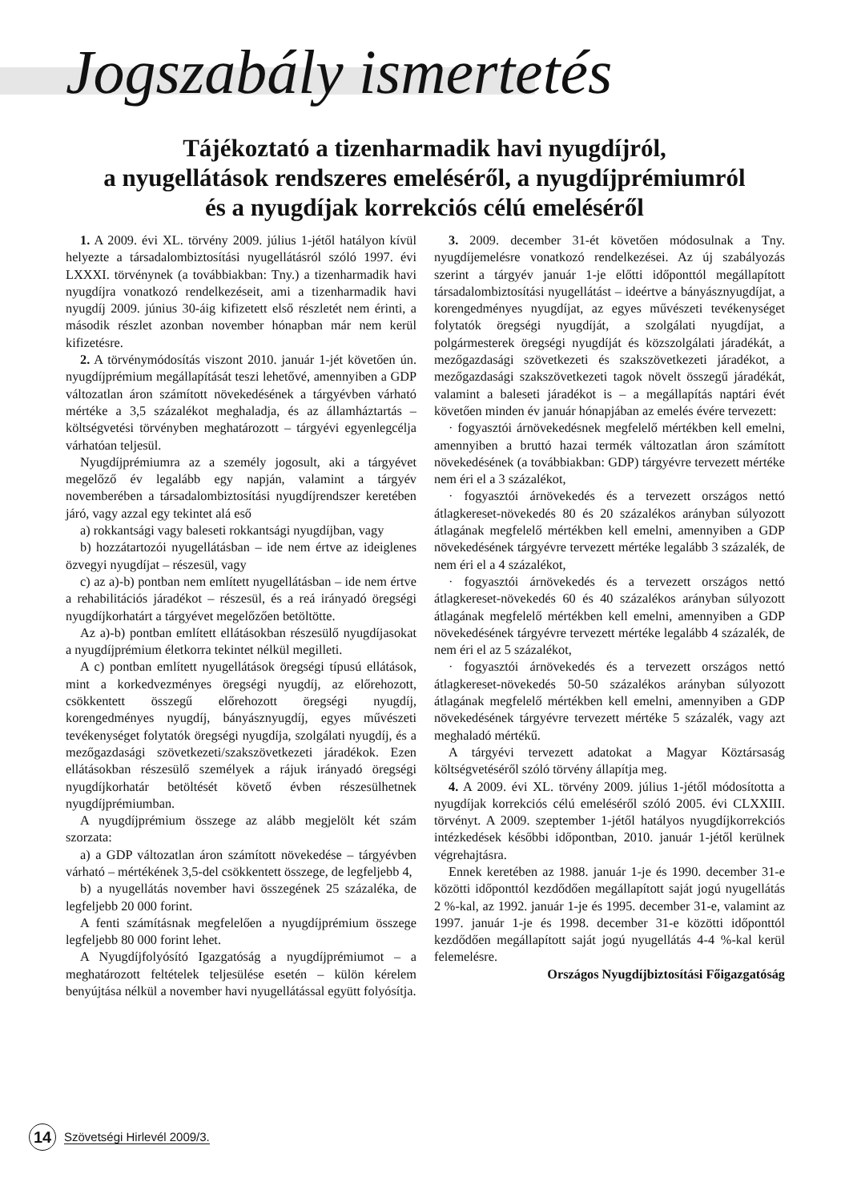Jogszabály ismertetés
Tájékoztató a tizenharmadik havi nyugdíjról,
a nyugellátások rendszeres emeléséről, a nyugdíjprémiumról
és a nyugdíjak korrekciós célú emeléséről
1. A 2009. évi XL. törvény 2009. július 1-jétől hatályon kívül helyezte a társadalombiztosítási nyugellátásról szóló 1997. évi LXXXI. törvénynek (a továbbiakban: Tny.) a tizenharmadik havi nyugdíjra vonatkozó rendelkezéseit, ami a tizenharmadik havi nyugdíj 2009. június 30-áig kifizetett első részletét nem érinti, a második részlet azonban november hónapban már nem kerül kifizetésre.
2. A törvénymódosítás viszont 2010. január 1-jét követően ún. nyugdíjprémium megállapítását teszi lehetővé, amennyiben a GDP változatlan áron számított növekedésének a tárgyévben várható mértéke a 3,5 százalékot meghaladja, és az államháztartás – költségvetési törvényben meghatározott – tárgyévi egyenlegcélja várhatóan teljesül.
Nyugdíjprémiumra az a személy jogosult, aki a tárgyévet megelőző év legalább egy napján, valamint a tárgyév novemberében a társadalombiztosítási nyugdíjrendszer keretében járó, vagy azzal egy tekintet alá eső
a) rokkantsági vagy baleseti rokkantsági nyugdíjban, vagy
b) hozzátartozói nyugellátásban – ide nem értve az ideiglenes özvegyi nyugdíjat – részesül, vagy
c) az a)-b) pontban nem említett nyugellátásban – ide nem értve a rehabilitációs járadékot – részesül, és a reá irányadó öregségi nyugdíjkorhatárt a tárgyévet megelőzően betöltötte.
Az a)-b) pontban említett ellátásokban részesülő nyugdíjasokat a nyugdíjprémium életkorra tekintet nélkül megilleti.
A c) pontban említett nyugellátások öregségi típusú ellátások, mint a korkedvezményes öregségi nyugdíj, az előrehozott, csökkentett összegű előrehozott öregségi nyugdíj, korengedményes nyugdíj, bányásznyugdíj, egyes művészeti tevékenységet folytatók öregségi nyugdíja, szolgálati nyugdíj, és a mezőgazdasági szövetkezeti/szakszövetkezeti járadékok. Ezen ellátásokban részesülő személyek a rájuk irányadó öregségi nyugdíjkorhatár betöltését követő évben részesülhetnek nyugdíjprémiumban.
A nyugdíjprémium összege az alább megjelölt két szám szorzata:
a) a GDP változatlan áron számított növekedése – tárgyévben várható – mértékének 3,5-del csökkentett összege, de legfeljebb 4,
b) a nyugellátás november havi összegének 25 százaléka, de legfeljebb 20 000 forint.
A fenti számításnak megfelelően a nyugdíjprémium összege legfeljebb 80 000 forint lehet.
A Nyugdíjfolyósító Igazgatóság a nyugdíjprémiumot – a meghatározott feltételek teljesülése esetén – külön kérelem benyújtása nélkül a november havi nyugellátással együtt folyósítja.
3. 2009. december 31-ét követően módosulnak a Tny. nyugdíjemelésre vonatkozó rendelkezései. Az új szabályozás szerint a tárgyév január 1-je előtti időponttól megállapított társadalombiztosítási nyugellátást – ideértve a bányásznyugdíjat, a korengedményes nyugdíjat, az egyes művészeti tevékenységet folytatók öregségi nyugdíját, a szolgálati nyugdíjat, a polgármesterek öregségi nyugdíját és közszolgálati járadékát, a mezőgazdasági szövetkezeti és szakszövetkezeti járadékot, a mezőgazdasági szakszövetkezeti tagok növelt összegű járadékát, valamint a baleseti járadékot is – a megállapítás naptári évét követően minden év január hónapjában az emelés évére tervezett:
· fogyasztói árnövekedésnek megfelelő mértékben kell emelni, amennyiben a bruttó hazai termék változatlan áron számított növekedésének (a továbbiakban: GDP) tárgyévre tervezett mértéke nem éri el a 3 százalékot,
· fogyasztói árnövekedés és a tervezett országos nettó átlagkereset-növekedés 80 és 20 százalékos arányban súlyozott átlagának megfelelő mértékben kell emelni, amennyiben a GDP növekedésének tárgyévre tervezett mértéke legalább 3 százalék, de nem éri el a 4 százalékot,
· fogyasztói árnövekedés és a tervezett országos nettó átlagkereset-növekedés 60 és 40 százalékos arányban súlyozott átlagának megfelelő mértékben kell emelni, amennyiben a GDP növekedésének tárgyévre tervezett mértéke legalább 4 százalék, de nem éri el az 5 százalékot,
· fogyasztói árnövekedés és a tervezett országos nettó átlagkereset-növekedés 50-50 százalékos arányban súlyozott átlagának megfelelő mértékben kell emelni, amennyiben a GDP növekedésének tárgyévre tervezett mértéke 5 százalék, vagy azt meghaladó mértékű.
A tárgyévi tervezett adatokat a Magyar Köztársaság költségvetéséről szóló törvény állapítja meg.
4. A 2009. évi XL. törvény 2009. július 1-jétől módosította a nyugdíjak korrekciós célú emeléséről szóló 2005. évi CLXXIII. törvényt. A 2009. szeptember 1-jétől hatályos nyugdíjkorrekciós intézkedések későbbi időpontban, 2010. január 1-jétől kerülnek végrehajtásra.
Ennek keretében az 1988. január 1-je és 1990. december 31-e közötti időponttól kezdődően megállapított saját jogú nyugellátás 2 %-kal, az 1992. január 1-je és 1995. december 31-e, valamint az 1997. január 1-je és 1998. december 31-e közötti időponttól kezdődően megállapított saját jogú nyugellátás 4-4 %-kal kerül felemelésre.
Országos Nyugdíjbiztosítási Főigazgatóság
14 Szövetségi Hirlevél 2009/3.